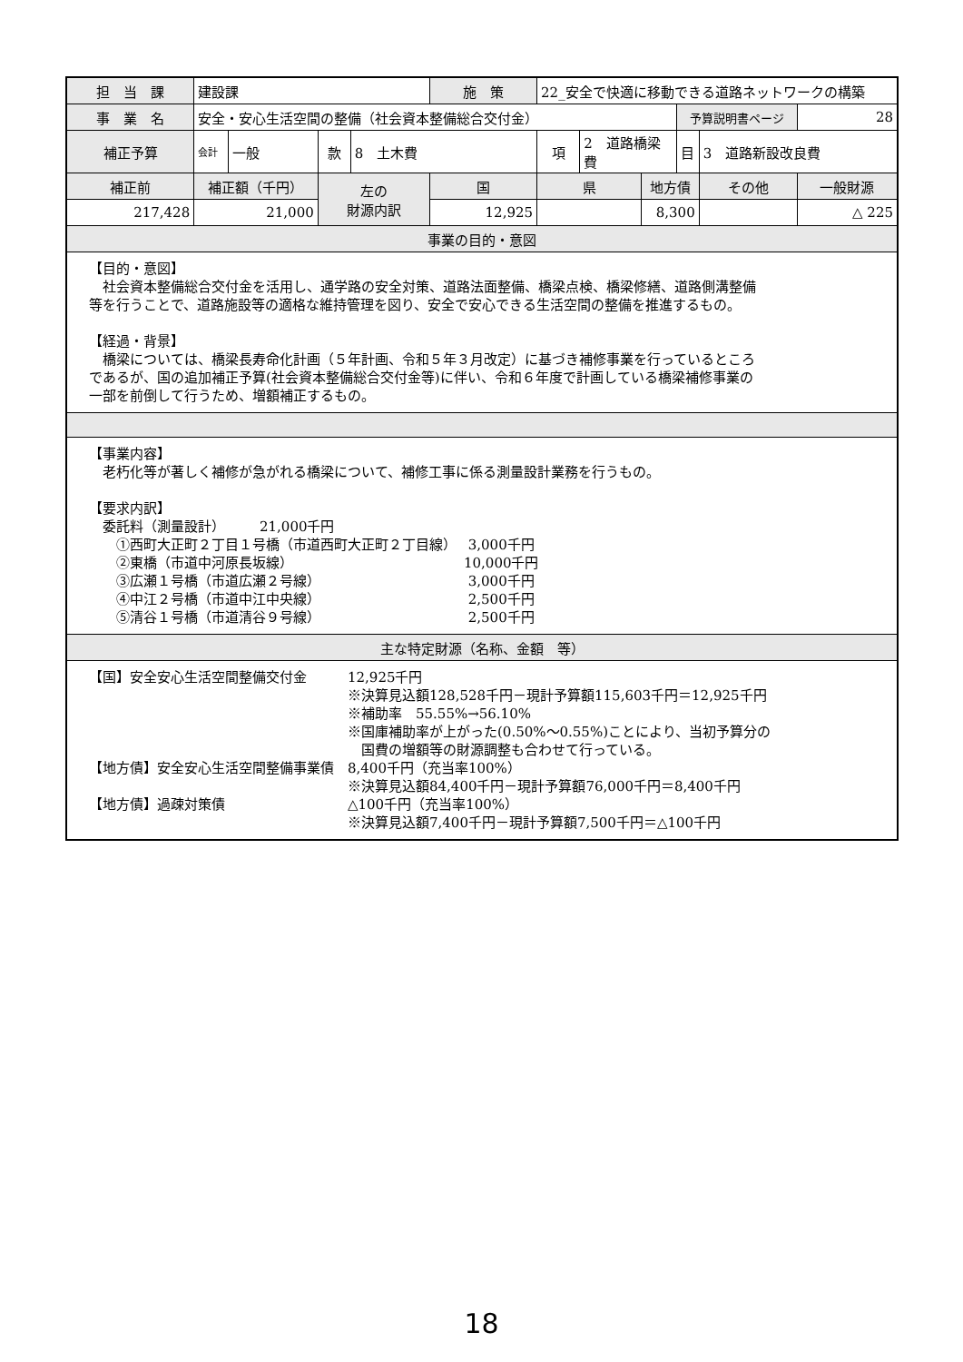| 担 当 課 | 建設課 | | | | 施 策 | 22_安全で快適に移動できる道路ネットワークの構築 | | | | | |
| 事 業 名 | 安全・安心生活空間の整備（社会資本整備総合交付金） | | | | | | | | 予算説明書ページ | | 28 |
| 補正予算 | 会計 | 一般 | 款 | 8 土木費 | | 項 | 2 道路橋梁費 | | 目 | 3 道路新設改良費 | |
| 補正前 | 補正額（千円） | | 左の 財源内訳 | | 国 | 県 | | 地方債 | | その他 | 一般財源 |
| 217,428 | 21,000 | | | | 12,925 | | | 8,300 | | | △ 225 |
| 事業の目的・意図 | | | | | | | | | | | |
| 【目的・意図】 社会資本整備総合交付金を活用し、通学路の安全対策、道路法面整備、橋梁点検、橋梁修繕、道路側溝整備 等を行うことで、道路施設等の適格な維持管理を図り、安全で安心できる生活空間の整備を推進するもの。 【経過・背景】 橋梁については、橋梁長寿命化計画（５年計画、令和５年３月改定）に基づき補修事業を行っているところ であるが、国の追加補正予算(社会資本整備総合交付金等)に伴い、令和６年度で計画している橋梁補修事業の 一部を前倒して行うため、増額補正するもの。 | | | | | | | | | | | |
| 【事業内容】 老朽化等が著しく補修が急がれる橋梁について、補修工事に係る測量設計業務を行うもの。 【要求内訳】 委託料（測量設計） 21,000千円 ①西町大正町２丁目１号橋（市道西町大正町２丁目線） 3,000千円 ②東橋（市道中河原長坂線） 10,000千円 ③広瀬１号橋（市道広瀬２号線） 3,000千円 ④中江２号橋（市道中江中央線） 2,500千円 ⑤清谷１号橋（市道清谷９号線） 2,500千円 | | | | | | | | | | | |
| 主な特定財源（名称、金額 等） | | | | | | | | | | | |
| 【国】安全安心生活空間整備交付金 12,925千円 ※決算見込額128,528千円－現計予算額115,603千円＝12,925千円 ※補助率 55.55%→56.10% ※国庫補助率が上がった(0.50%～0.55%)ことにより、当初予算分の 国費の増額等の財源調整も合わせて行っている。 【地方債】安全安心生活空間整備事業債 8,400千円（充当率100%） ※決算見込額84,400千円－現計予算額76,000千円＝8,400千円 【地方債】過疎対策債 △100千円（充当率100%） ※決算見込額7,400千円－現計予算額7,500千円＝△100千円 | | | | | | | | | | | |
18